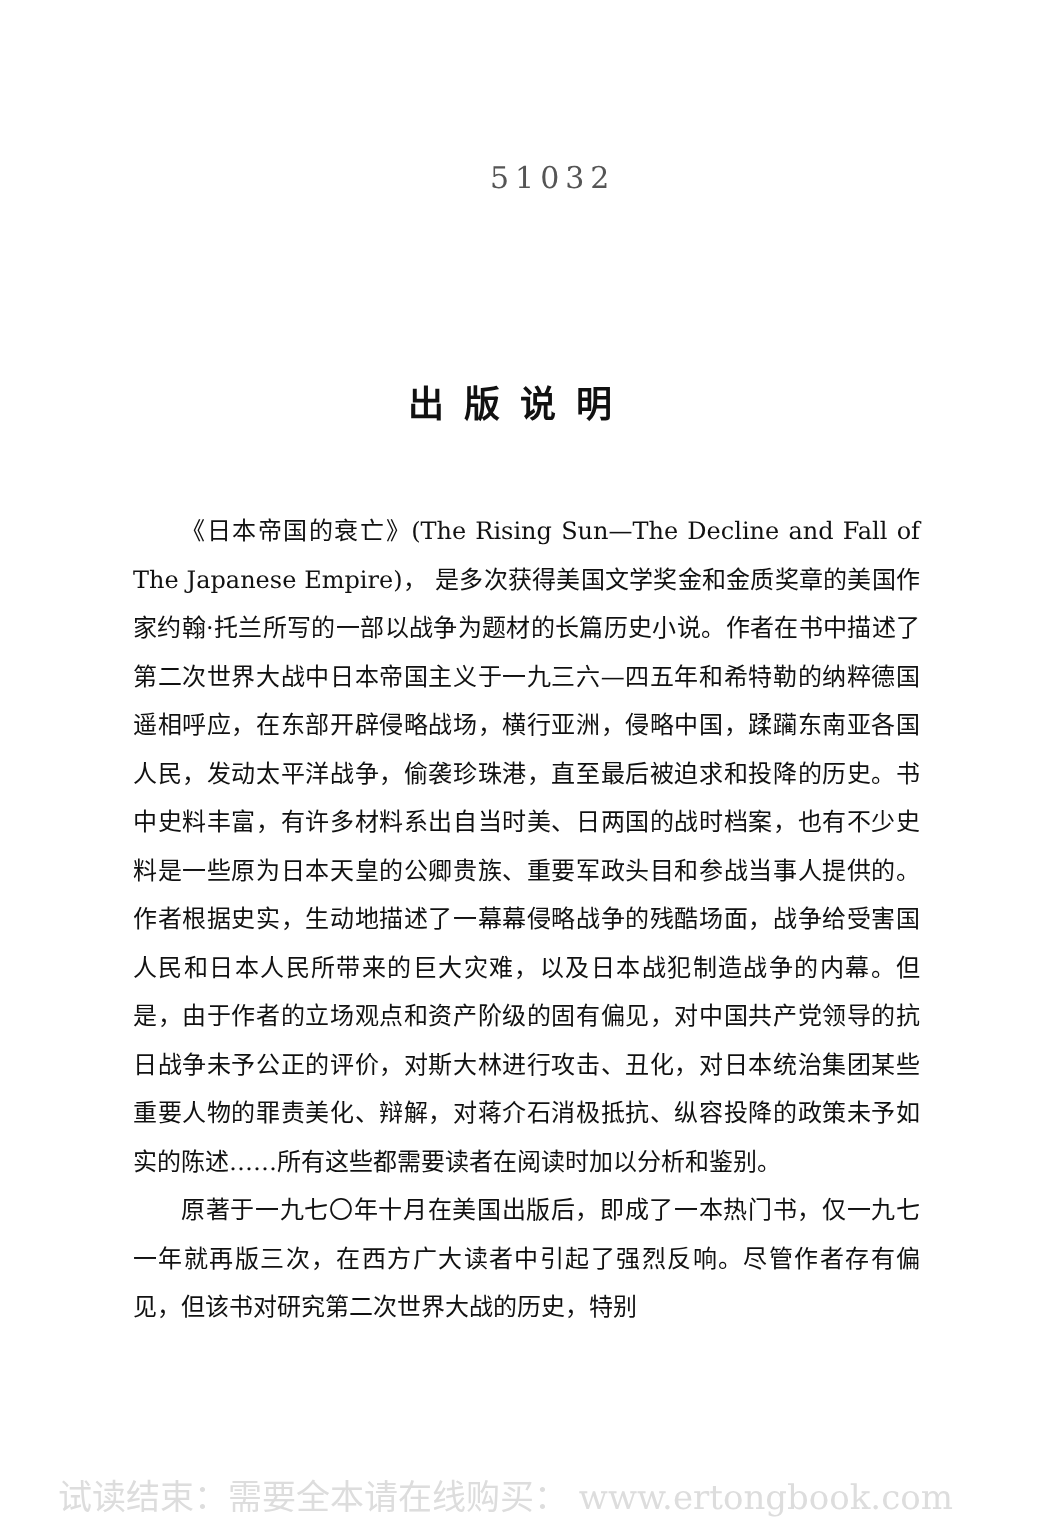51032
出版说明
《日本帝国的衰亡》(The Rising Sun—The Decline and Fall of The Japanese Empire)， 是多次获得美国文学奖金和金质奖章的美国作家约翰·托兰所写的一部以战争为题材的长篇历史小说。作者在书中描述了第二次世界大战中日本帝国主义于一九三六—四五年和希特勒的纳粹德国遥相呼应，在东部开辟侵略战场，横行亚洲，侵略中国，蹂躏东南亚各国人民，发动太平洋战争，偷袭珍珠港，直至最后被迫求和投降的历史。书中史料丰富，有许多材料系出自当时美、日两国的战时档案，也有不少史料是一些原为日本天皇的公卿贵族、重要军政头目和参战当事人提供的。作者根据史实，生动地描述了一幕幕侵略战争的残酷场面，战争给受害国人民和日本人民所带来的巨大灾难，以及日本战犯制造战争的内幕。但是，由于作者的立场观点和资产阶级的固有偏见，对中国共产党领导的抗日战争未予公正的评价，对斯大林进行攻击、丑化，对日本统治集团某些重要人物的罪责美化、辩解，对蒋介石消极抵抗、纵容投降的政策未予如实的陈述……所有这些都需要读者在阅读时加以分析和鉴别。
原著于一九七〇年十月在美国出版后，即成了一本热门书，仅一九七一年就再版三次，在西方广大读者中引起了强烈反响。尽管作者存有偏见，但该书对研究第二次世界大战的历史，特别
试读结束：需要全本请在线购买： www.ertongbook.com